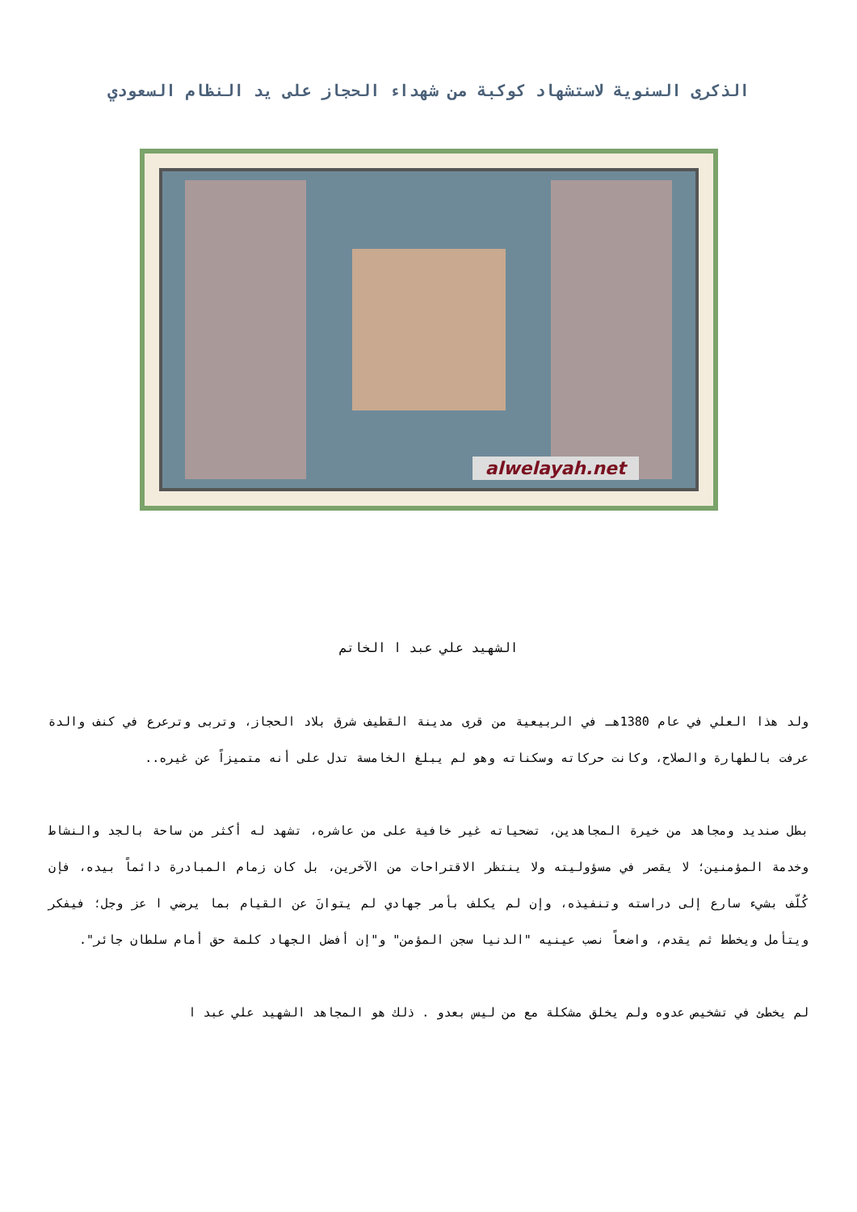الذكرى السنوية لاستشهاد كوكبة من شهداء الحجاز على يد النظام السعودي
alwelayah.net
الشهيد علي عبد ا الخاتم
ولد هذا العلي في عام 1380هـ في الربيعية من قرى مدينة القطيف شرق بلاد الحجاز، وتربى وترعرع في كنف والدة عرفت بالطهارة والصلاح، وكانت حركاته وسكناته وهو لم يبلغ الخامسة تدل على أنه متميزاً عن غيره..
بطل صنديد ومجاهد من خيرة المجاهدين، تضحياته غير خافية على من عاشره، تشهد له أكثر من ساحة بالجد والنشاط وخدمة المؤمنين؛ لا يقصر في مسؤوليته ولا ينتظر الاقتراحات من الآخرين، بل كان زمام المبادرة دائماً بيده، فإن كُلّف بشيء سارع إلى دراسته وتنفيذه، وإن لم يكلف بأمر جهادي لم يتوانَ عن القيام بما يرضي ا عز وجل؛ فيفكر ويتأمل ويخطط ثم يقدم، واضعاً نصب عينيه "الدنيا سجن المؤمن" و"إن أفضل الجهاد كلمة حق أمام سلطان جائر".
لم يخطئ في تشخيص عدوه ولم يخلق مشكلة مع من ليس بعدو . ذلك هو المجاهد الشهيد علي عبد ا